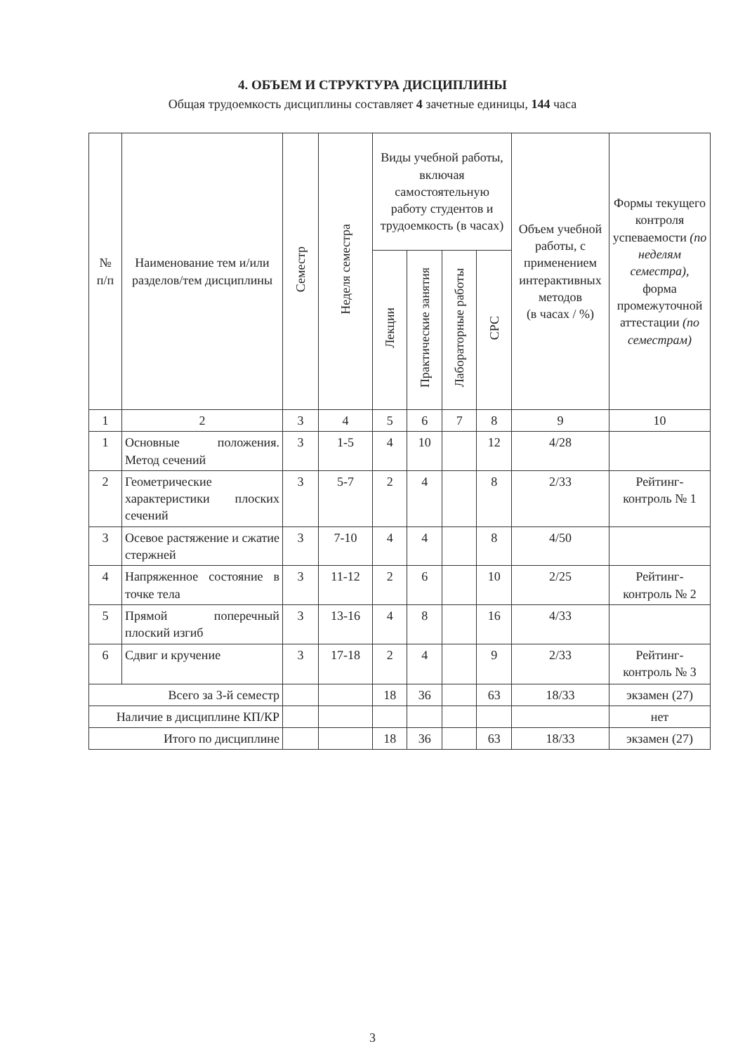4. ОБЪЕМ И СТРУКТУРА ДИСЦИПЛИНЫ
Общая трудоемкость дисциплины составляет 4 зачетные единицы, 144 часа
| № п/п | Наименование тем и/или разделов/тем дисциплины | Семестр | Неделя семестра | Виды учебной работы, включая самостоятельную работу студентов и трудоемкость (в часах) | | | | Объем учебной работы, с применением интерактивных методов (в часах / %) | Формы текущего контроля успеваемости (по неделям семестра), форма промежуточной аттестации (по семестрам) |
| --- | --- | --- | --- | --- | --- | --- | --- | --- | --- |
| | | | | Лекции | Практические занятия | Лабораторные работы | СРС | | |
| 1 | 2 | 3 | 4 | 5 | 6 | 7 | 8 | 9 | 10 |
| 1 | Основные положения. Метод сечений | 3 | 1-5 | 4 | 10 | | 12 | 4/28 | |
| 2 | Геометрические характеристики плоских сечений | 3 | 5-7 | 2 | 4 | | 8 | 2/33 | Рейтинг-контроль № 1 |
| 3 | Осевое растяжение и сжатие стержней | 3 | 7-10 | 4 | 4 | | 8 | 4/50 | |
| 4 | Напряженное состояние в точке тела | 3 | 11-12 | 2 | 6 | | 10 | 2/25 | Рейтинг-контроль № 2 |
| 5 | Прямой поперечный плоский изгиб | 3 | 13-16 | 4 | 8 | | 16 | 4/33 | |
| 6 | Сдвиг и кручение | 3 | 17-18 | 2 | 4 | | 9 | 2/33 | Рейтинг-контроль № 3 |
| Всего за 3-й семестр | | | | 18 | 36 | | 63 | 18/33 | экзамен (27) |
| Наличие в дисциплине КП/КР | | | | | | | | | нет |
| Итого по дисциплине | | | | 18 | 36 | | 63 | 18/33 | экзамен (27) |
3